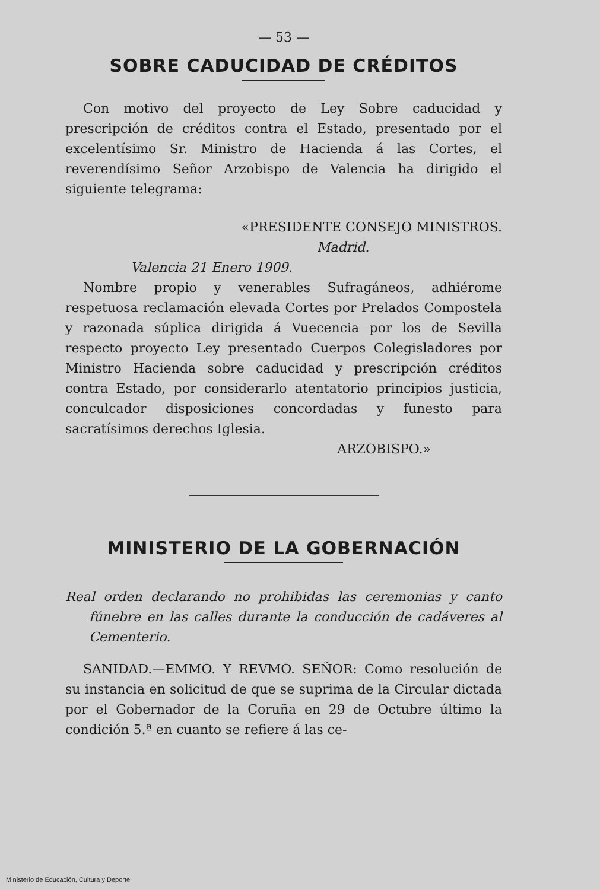— 53 —
SOBRE CADUCIDAD DE CRÉDITOS
Con motivo del proyecto de Ley Sobre caducidad y prescripción de créditos contra el Estado, presentado por el excelentísimo Sr. Ministro de Hacienda á las Cortes, el reverendísimo Señor Arzobispo de Valencia ha dirigido el siguiente telegrama:
«PRESIDENTE CONSEJO MINISTROS.
Madrid.
Valencia 21 Enero 1909.
Nombre propio y venerables Sufragáneos, adhiérome respetuosa reclamación elevada Cortes por Prelados Compostela y razonada súplica dirigida á Vuecencia por los de Sevilla respecto proyecto Ley presentado Cuerpos Colegisladores por Ministro Hacienda sobre caducidad y prescripción créditos contra Estado, por considerarlo atentatorio principios justicia, conculcador disposiciones concordadas y funesto para sacratísimos derechos Iglesia.
ARZOBISPO.»
MINISTERIO DE LA GOBERNACIÓN
Real orden declarando no prohibidas las ceremonias y canto fúnebre en las calles durante la conducción de cadáveres al Cementerio.
SANIDAD.—EMMO. Y REVMO. SEÑOR: Como resolución de su instancia en solicitud de que se suprima de la Circular dictada por el Gobernador de la Coruña en 29 de Octubre último la condición 5.ª en cuanto se refiere á las ce-
Ministerio de Educación, Cultura y Deporte